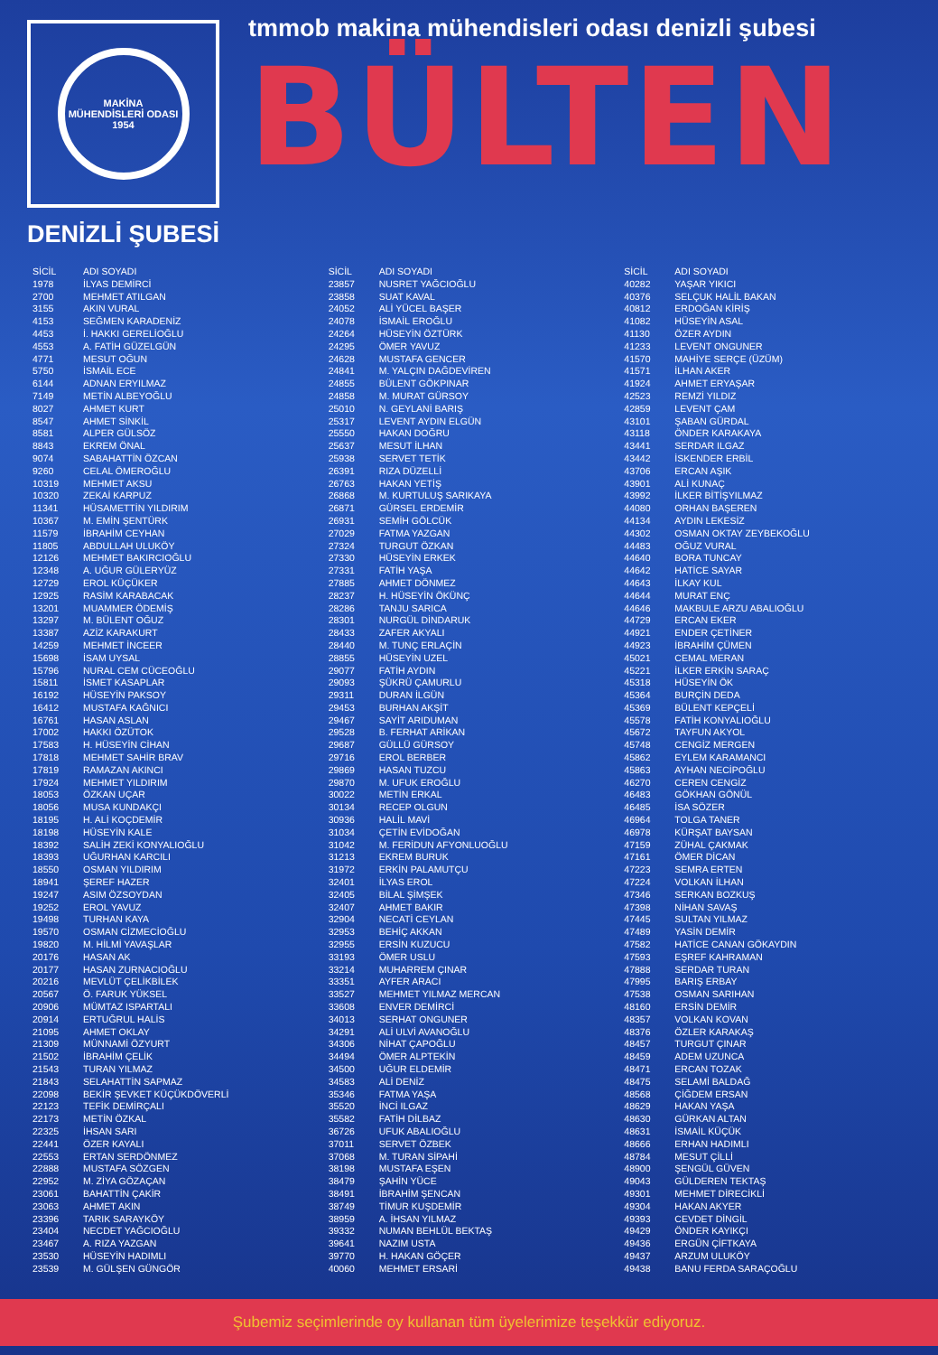MAKİNA MÜHENDİSLERİ ODASI
1954
DENİZLİ ŞUBESİ
tmmob makina mühendisleri odası denizli şubesi
BÜLTEN
| SİCİL | ADI SOYADI |
| --- | --- |
| 1978 | İLYAS DEMİRCİ |
| 2700 | MEHMET ATILGAN |
| 3155 | AKIN VURAL |
| 4153 | SEĞMEN KARADENİZ |
| 4453 | İ. HAKKI GERELİOĞLU |
| 4553 | A. FATİH GÜZELGÜN |
| 4771 | MESUT OĞUN |
| 5750 | İSMAİL ECE |
| 6144 | ADNAN ERYILMAZ |
| 7149 | METİN ALBEYOĞLU |
| 8027 | AHMET KURT |
| 8547 | AHMET SİNKİL |
| 8581 | ALPER GÜLSÖZ |
| 8843 | EKREM ÖNAL |
| 9074 | SABAHATTİN ÖZCAN |
| 9260 | CELAL ÖMEROĞLU |
| 10319 | MEHMET AKSU |
| 10320 | ZEKAİ KARPUZ |
| 11341 | HÜSAMETTİN YILDIRIM |
| 10367 | M. EMİN ŞENTÜRK |
| 11579 | İBRAHİM CEYHAN |
| 11805 | ABDULLAH ULUKÖY |
| 12126 | MEHMET BAKIRCIOĞLU |
| 12348 | A. UĞUR GÜLERYÜZ |
| 12729 | EROL KÜÇÜKER |
| 12925 | RASİM KARABACAK |
| 13201 | MUAMMER ÖDEMİŞ |
| 13297 | M. BÜLENT OĞUZ |
| 13387 | AZİZ KARAKURT |
| 14259 | MEHMET İNCEER |
| 15698 | İSAM UYSAL |
| 15796 | NURAL CEM CÜCEOĞLU |
| 15811 | İSMET KASAPLAR |
| 16192 | HÜSEYİN PAKSOY |
| 16412 | MUSTAFA KAĞNICI |
| 16761 | HASAN ASLAN |
| 17002 | HAKKI ÖZÜTOK |
| 17583 | H. HÜSEYİN CİHAN |
| 17818 | MEHMET SAHİR BRAV |
| 17819 | RAMAZAN AKINCI |
| 17924 | MEHMET YILDIRIM |
| 18053 | ÖZKAN UÇAR |
| 18056 | MUSA KUNDAKÇI |
| 18195 | H. ALİ KOÇDEMİR |
| 18198 | HÜSEYİN KALE |
| 18392 | SALİH ZEKİ KONYALIOĞLU |
| 18393 | UĞURHAN KARCILI |
| 18550 | OSMAN YILDIRIM |
| 18941 | ŞEREF HAZER |
| 19247 | ASIM ÖZSOYDAN |
| 19252 | EROL YAVUZ |
| 19498 | TURHAN KAYA |
| 19570 | OSMAN CİZMECİOĞLU |
| 19820 | M. HİLMİ YAVAŞLAR |
| 20176 | HASAN AK |
| 20177 | HASAN ZURNACIOĞLU |
| 20216 | MEVLÜT ÇELİKBİLEK |
| 20567 | Ö. FARUK YÜKSEL |
| 20906 | MÜMTAZ ISPARTALI |
| 20914 | ERTUĞRUL HALİS |
| 21095 | AHMET OKLAY |
| 21309 | MÜNNAMİ ÖZYURT |
| 21502 | İBRAHİM ÇELİK |
| 21543 | TURAN YILMAZ |
| 21843 | SELAHATTİN SAPMAZ |
| 22098 | BEKİR ŞEVKET KÜÇÜKDÖVERLİ |
| 22123 | TEFİK DEMİRÇALI |
| 22173 | METİN ÖZKAL |
| 22325 | İHSAN SARI |
| 22441 | ÖZER KAYALI |
| 22553 | ERTAN SERDÖNMEZ |
| 22888 | MUSTAFA SÖZGEN |
| 22952 | M. ZİYA GÖZAÇAN |
| 23061 | BAHATTİN ÇAKİR |
| 23063 | AHMET AKIN |
| 23396 | TARIK SARAYKÖY |
| 23404 | NECDET YAĞCIOĞLU |
| 23467 | A. RIZA YAZGAN |
| 23530 | HÜSEYİN HADIMLI |
| 23539 | M. GÜLŞEN GÜNGÖR |
| SİCİL | ADI SOYADI |
| --- | --- |
| 23857 | NUSRET YAĞCIOĞLU |
| 23858 | SUAT KAVAL |
| 24052 | ALİ YÜCEL BAŞER |
| 24078 | İSMAİL EROĞLU |
| 24264 | HÜSEYİN ÖZTÜRK |
| 24295 | ÖMER YAVUZ |
| 24628 | MUSTAFA GENCER |
| 24841 | M. YALÇIN DAĞDEVİREN |
| 24855 | BÜLENT GÖKPINAR |
| 24858 | M. MURAT GÜRSOY |
| 25010 | N. GEYLANİ BARIŞ |
| 25317 | LEVENT AYDIN ELGÜN |
| 25550 | HAKAN DOĞRU |
| 25637 | MESUT İLHAN |
| 25938 | SERVET TETİK |
| 26391 | RIZA DÜZELLİ |
| 26763 | HAKAN YETİŞ |
| 26868 | M. KURTULUŞ SARIKAYA |
| 26871 | GÜRSEL ERDEMİR |
| 26931 | SEMİH GÖLCÜK |
| 27029 | FATMA YAZGAN |
| 27324 | TURGUT ÖZKAN |
| 27330 | HÜSEYİN ERKEK |
| 27331 | FATİH YAŞA |
| 27885 | AHMET DÖNMEZ |
| 28237 | H. HÜSEYİN ÖKÜNÇ |
| 28286 | TANJU SARICA |
| 28301 | NURGÜL DİNDARUK |
| 28433 | ZAFER AKYALI |
| 28440 | M. TUNÇ ERLAÇİN |
| 28855 | HÜSEYİN UZEL |
| 29077 | FATİH AYDIN |
| 29093 | ŞÜKRÜ ÇAMURLU |
| 29311 | DURAN İLGÜN |
| 29453 | BURHAN AKŞİT |
| 29467 | SAYİT ARIDUMAN |
| 29528 | B. FERHAT ARİKAN |
| 29687 | GÜLLÜ GÜRSOY |
| 29716 | EROL BERBER |
| 29869 | HASAN TUZCU |
| 29870 | M. UFUK EROĞLU |
| 30022 | METİN ERKAL |
| 30134 | RECEP OLGUN |
| 30936 | HALİL MAVİ |
| 31034 | ÇETİN EVİDOĞAN |
| 31042 | M. FERİDUN AFYONLUOĞLU |
| 31213 | EKREM BURUK |
| 31972 | ERKİN PALAMUTÇU |
| 32401 | İLYAS EROL |
| 32405 | BİLAL ŞİMŞEK |
| 32407 | AHMET BAKIR |
| 32904 | NECATİ CEYLAN |
| 32953 | BEHİÇ AKKAN |
| 32955 | ERSİN KUZUCU |
| 33193 | ÖMER USLU |
| 33214 | MUHARREM ÇINAR |
| 33351 | AYFER ARACI |
| 33527 | MEHMET YILMAZ MERCAN |
| 33608 | ENVER DEMİRCİ |
| 34013 | SERHAT ONGUNER |
| 34291 | ALİ ULVİ AVANOĞLU |
| 34306 | NİHAT ÇAPOĞLU |
| 34494 | ÖMER ALPTEKİN |
| 34500 | UĞUR ELDEMİR |
| 34583 | ALİ DENİZ |
| 35346 | FATMA YAŞA |
| 35520 | İNCİ ILGAZ |
| 35582 | FATİH DİLBAZ |
| 36726 | UFUK ABALIOĞLU |
| 37011 | SERVET ÖZBEK |
| 37068 | M. TURAN SİPAHİ |
| 38198 | MUSTAFA EŞEN |
| 38479 | ŞAHİN YÜCE |
| 38491 | İBRAHİM ŞENCAN |
| 38749 | TİMUR KUŞDEMİR |
| 38959 | A. İHSAN YILMAZ |
| 39332 | NUMAN BEHLÜL BEKTAŞ |
| 39641 | NAZIM USTA |
| 39770 | H. HAKAN GÖÇER |
| 40060 | MEHMET ERSARİ |
| SİCİL | ADI SOYADI |
| --- | --- |
| 40282 | YAŞAR YIKICI |
| 40376 | SELÇUK HALİL BAKAN |
| 40812 | ERDOĞAN KİRİŞ |
| 41082 | HÜSEYİN ASAL |
| 41130 | ÖZER AYDIN |
| 41233 | LEVENT ONGUNER |
| 41570 | MAHİYE SERÇE (ÜZÜM) |
| 41571 | İLHAN AKER |
| 41924 | AHMET ERYAŞAR |
| 42523 | REMZİ YILDIZ |
| 42859 | LEVENT ÇAM |
| 43101 | ŞABAN GÜRDAL |
| 43118 | ÖNDER KARAKAYA |
| 43441 | SERDAR ILGAZ |
| 43442 | İSKENDER ERBİL |
| 43706 | ERCAN AŞIK |
| 43901 | ALİ KUNAÇ |
| 43992 | İLKER BİTİŞYILMAZ |
| 44080 | ORHAN BAŞEREN |
| 44134 | AYDIN LEKESİZ |
| 44302 | OSMAN OKTAY ZEYBEKOĞLU |
| 44483 | OĞUZ VURAL |
| 44640 | BORA TUNCAY |
| 44642 | HATİCE SAYAR |
| 44643 | İLKAY KUL |
| 44644 | MURAT ENÇ |
| 44646 | MAKBULE ARZU ABALIOĞLU |
| 44729 | ERCAN EKER |
| 44921 | ENDER ÇETİNER |
| 44923 | İBRAHİM ÇÜMEN |
| 45021 | CEMAL MERAN |
| 45221 | İLKER ERKİN SARAÇ |
| 45318 | HÜSEYİN ÖK |
| 45364 | BURÇİN DEDA |
| 45369 | BÜLENT KEPÇELİ |
| 45578 | FATİH KONYALIOĞLU |
| 45672 | TAYFUN AKYOL |
| 45748 | CENGİZ MERGEN |
| 45862 | EYLEM KARAMANCI |
| 45863 | AYHAN NECİPOĞLU |
| 46270 | CEREN CENGİZ |
| 46483 | GÖKHAN GÖNÜL |
| 46485 | İSA SÖZER |
| 46964 | TOLGA TANER |
| 46978 | KÜRŞAT BAYSAN |
| 47159 | ZÜHAL ÇAKMAK |
| 47161 | ÖMER DİCAN |
| 47223 | SEMRA ERTEN |
| 47224 | VOLKAN İLHAN |
| 47346 | SERKAN BOZKUŞ |
| 47398 | NİHAN SAVAŞ |
| 47445 | SULTAN YILMAZ |
| 47489 | YASİN DEMİR |
| 47582 | HATİCE CANAN GÖKAYDIN |
| 47593 | EŞREF KAHRAMAN |
| 47888 | SERDAR TURAN |
| 47995 | BARIŞ ERBAY |
| 47538 | OSMAN SARIHAN |
| 48160 | ERSİN DEMİR |
| 48357 | VOLKAN KOVAN |
| 48376 | ÖZLER KARAKAŞ |
| 48457 | TURGUT ÇINAR |
| 48459 | ADEM UZUNCA |
| 48471 | ERCAN TOZAK |
| 48475 | SELAMİ BALDAĞ |
| 48568 | ÇİĞDEM ERSAN |
| 48629 | HAKAN YAŞA |
| 48630 | GÜRKAN ALTAN |
| 48631 | İSMAİL KÜÇÜK |
| 48666 | ERHAN HADIMLI |
| 48784 | MESUT ÇİLLİ |
| 48900 | ŞENGÜL GÜVEN |
| 49043 | GÜLDEREN TEKTAŞ |
| 49301 | MEHMET DİRECİKLİ |
| 49304 | HAKAN AKYER |
| 49393 | CEVDET DİNGİL |
| 49429 | ÖNDER KAYIKÇI |
| 49436 | ERGÜN ÇİFTKAYA |
| 49437 | ARZUM ULUKÖY |
| 49438 | BANU FERDA SARAÇOĞLU |
Şubemiz seçimlerinde oy kullanan tüm üyelerimize teşekkür ediyoruz.